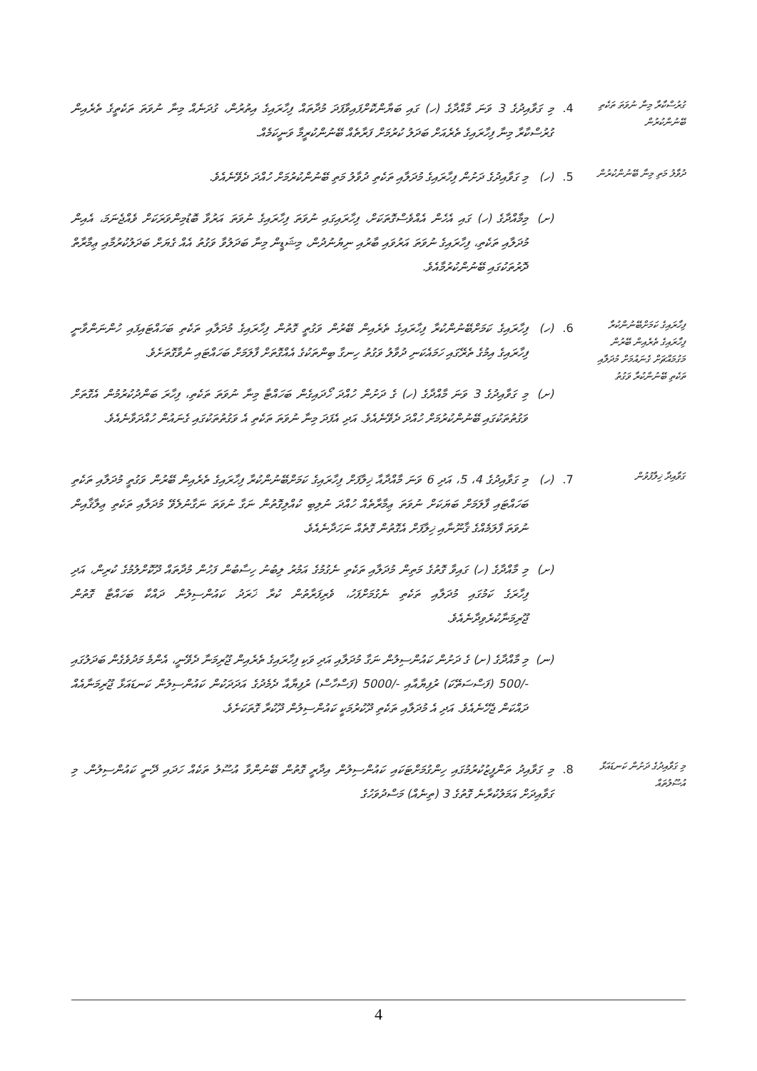ގުރުސްކާރާ މިނާ ނުވަތަ ތަކެތި ބޭނުންކުރުން
4.
މި ގަވާއިދުގެ 3 ވަނަ މާއްދާގެ (ހ) ގައި ބަޔާންކޮށްފައިވާފަދަ މުދާތައް ފިހާރައިގެ އިތުރުން، ގުދަނެއް މިނާ ނުވަތަ ތަކެތީގެ ތެރެއިން ގުރުސްކާރާ މިނާ ފިހާރައިގެ ތެރެއަށް ބަދަލު ކުރުމަށް ފަރާތެއް ބޭނުންކުރީމާ ވަނީކަމެއް.
ދުވާލު މަތި މިނާ ބޭނުންކުރުން
5.
(ހ)
މި ގަވާއިދުގެ ދަށުން ފިހާރައިގެ މުދަލާއި ތަކެތި ދުވާލު މަތި ބޭނުންކުރުމަށް ހުއްދަ ދެވޭނެއެވެ.
(ށ)
މިމާއްދާގެ (ހ) ގައި އެހެން އެއްވެސްގޮތަކަށް، ފިހާރައިގައި ނުވަތަ ފިހާރައިގެ ނުވަތަ އަރުވާ ބޮޑުމިންވަރަކަށް ވެއްޖެނަމަ، އެއިން މުދަލާއި ތަކެތި، ފިހާރައިގެ ނުވަތަ އަރުވައި ބާރުއި ނިޔުނުދުން، މިޝަޑީން މިނާ ބަދަލުވާ ވަގުތު އެއް ގެޔަށް ބަދަލުކުރުމާއި ޢިމާރާތް ދޮރުތަކުގައި ބޭނުންކުރުމާއެވެ.
ފިހާރައިގެ ކަމަށްބޭނުންކުރާ ފިހާރައިގެ ތެރެއިން ބޭރުން މަގުމައްޗަށް ގެނައުމަށް މުދަލާއި ތަކެތި ބޭނުންކުރާ ވަގުތު
6.
(ހ)
ފިހާރައިގެ ކަމަށްބޭނުންކުރާ ފިހާރައިގެ ތެރެއިން ބޭރުން ވަގުތީ ގޮތުން ފިހާރައިގެ މުދަލާއި ތަކެތި ބަހައްޓައިފައި ހުންނަންވާނީ ފިހާރައިގެ އިމުގެ ތެރޭގައި ހަމައެކަނި ދުވާލު ވަގުތު ހިނގާ ބިންތަކުގެ އެއްގޮތަށް ފާލަމަށް ބަހައްޓައި ނުވާގޮތަށެވެ.
(ށ)
މި ގަވާއިދުގެ 3 ވަނަ މާއްދާގެ (ހ) ގެ ދަށުން ހުއްދަ ހޯދައިގެން ބަހައްޓާ މިނާ ނުވަތަ ތަކެތި، ފިހާރަ ބަންދުކުރުމުން އެގޮތަށް ވަގުތުތަކުގައި ބޭނުންކުރުމަށް ހުއްދަ ދެވޭނެއެވެ. އަދި އެފަދަ މިނާ ނުވަތަ ތަކެތި އެ ވަގުތުތަކުގައި ގެނައުން ހުއްދަވާނެއެވެ.
ގަވާއިދާ ޚިލާފުވުން
7.
(ހ)
މި ގަވާއިދުގެ 4، 5، އަދި 6 ވަނަ މާއްދާއާ ޚިލާފަށް ފިހާރައިގެ ކަމަށްބޭނުންކުރާ ފިހާރައިގެ ތެރެއިން ބޭރުން ވަގުތީ މުދަލާއި ތަކެތި ބަހައްޓައި ފާލަމަށް ބަޔަކަށް ނުވަތަ ޢިމާރާތެއް ހުއްދަ ނުލިބި ކުއްލިގޮތުން ނަގާ ނުވަތަ ނަގާނުލެވޭ މުދަލާއި ތަކެތި ޢިލާޤާއިން ނުވަތަ ފާލަމެއްގެ ޤާނޫނާއި ޚިލާފަށް އެގޮތުން ގޮތެއް ނަހަދާނެއެވެ.
(ށ)
މި މާއްދާގެ (ހ) ގައިވާ ގޮތުގެ މަތިން މުދަލާއި ތަކެތި ނެގުމުގެ އަމުރު ލިބުނު ހިސާބުން ފަހުން މުދާތައް ދޫކޮށްލުމުގެ ކުރިން، އަދި ފިހާރަގެ ކަމުގައި މުދަލާއި ތަކެތި ނެގުމަށްފަހު، ވެރިފަރާތުން ކުރާ ޚަރަދު ކައުންސިލުން ދައްކާ ބަހައްޓާ ގޮތުން ޖޫރިމަނާކުރެވިދާނެއެވެ.
(ނ)
މި މާއްދާގެ (ށ) ގެ ދަށުން ކައުންސިލުން ނަގާ މުދަލާއި އަދި ވަކި ފިހާރައިގެ ތެރެއިން ޖޫރިމަނާ ދެވޭނީ، އެންމެ މަދުވެގެން ބަދަލުގައި -/500 (ފަސްސަތޭކަ) ރުފިޔާއާއި -/5000 (ފަސްހާސް) ރުފިޔާއާ ދެމެދުގެ އަދަދަކުން ކައުންސިލުން ކަނޑައަޅާ ޖޫރިމަނާއެއް ދައްކަން ޖެހޭނެއެވެ. އަދި އެ މުދަލާއި ތަކެތި ދޫކުރުމަކީ ކައުންސިލުން ދޫކުރާ ގޮތަކަށެވެ.
މި ގަވާއިދުގެ ދަށުން ކަނޑައަޅާ އުސޫލުތައް
8.
މި ގަވާއިދު ތަންފީޒުކުރުމުގައި ހިންގުމަށްޓަކައި ކައުންސިލުން އިދާރީ ގޮތުން ބޭނުންވާ އުސޫލު ތަކެއް ހަދައި ދޭނީ ކައުންސިލުން. މި ގަވާއިދަށް އަމަލުކުރާނެ ގޮތުގެ 3 (ތިނެއް) މަސްދުވަހުގެ
4